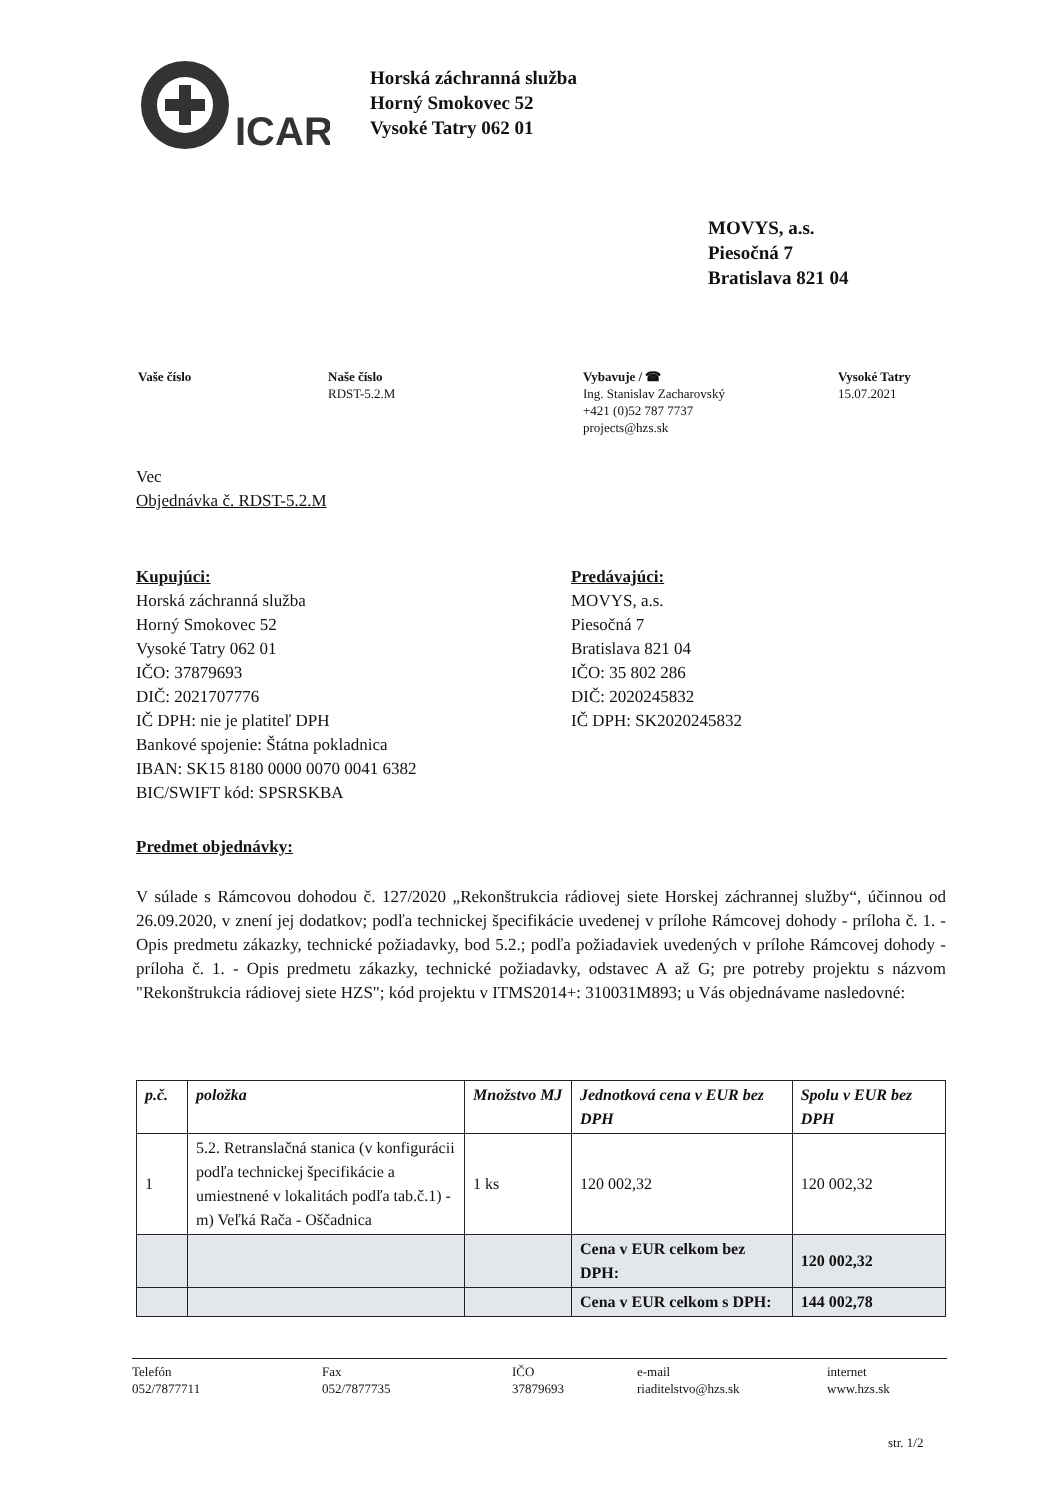ICAR
Horská záchranná služba
Horný Smokovec 52
Vysoké Tatry 062 01
MOVYS, a.s.
Piesočná 7
Bratislava 821 04
Vaše číslo Naše číslo
RDST-5.2.M
Vybavuje / ☎
Ing. Stanislav Zacharovský
+421 (0)52 787 7737
projects@hzs.sk
Vysoké Tatry
15.07.2021
Vec
Objednávka č. RDST-5.2.M
Kupujúci:
Horská záchranná služba
Horný Smokovec 52
Vysoké Tatry 062 01
IČO: 37879693
DIČ: 2021707776
IČ DPH: nie je platiteľ DPH
Bankové spojenie: Štátna pokladnica
IBAN: SK15 8180 0000 0070 0041 6382
BIC/SWIFT kód: SPSRSKBA
Predávajúci:
MOVYS, a.s.
Piesočná 7
Bratislava 821 04
IČO: 35 802 286
DIČ: 2020245832
IČ DPH: SK2020245832
Predmet objednávky:
V súlade s Rámcovou dohodou č. 127/2020 „Rekonštrukcia rádiovej siete Horskej záchrannej služby“, účinnou od 26.09.2020, v znení jej dodatkov; podľa technickej špecifikácie uvedenej v prílohe Rámcovej dohody - príloha č. 1. - Opis predmetu zákazky, technické požiadavky, bod 5.2.; podľa požiadaviek uvedených v prílohe Rámcovej dohody - príloha č. 1. - Opis predmetu zákazky, technické požiadavky, odstavec A až G; pre potreby projektu s názvom "Rekonštrukcia rádiovej siete HZS"; kód projektu v ITMS2014+: 310031M893; u Vás objednávame nasledovné:
| p.č. | položka | Množstvo MJ | Jednotková cena v EUR bez DPH | Spolu v EUR bez DPH |
| --- | --- | --- | --- | --- |
| 1 | 5.2. Retranslačná stanica (v konfigurácii podľa technickej špecifikácie a umiestnené v lokalitách podľa tab.č.1) - m) Veľká Rača - Oščadnica | 1 ks | 120 002,32 | 120 002,32 |
| | | | Cena v EUR celkom bez DPH: | 120 002,32 |
| | | | Cena v EUR celkom s DPH: | 144 002,78 |
Telefón
052/7877711
Fax
052/7877735
IČO
37879693
e-mail
riaditelstvo@hzs.sk
internet
www.hzs.sk
str. 1/2